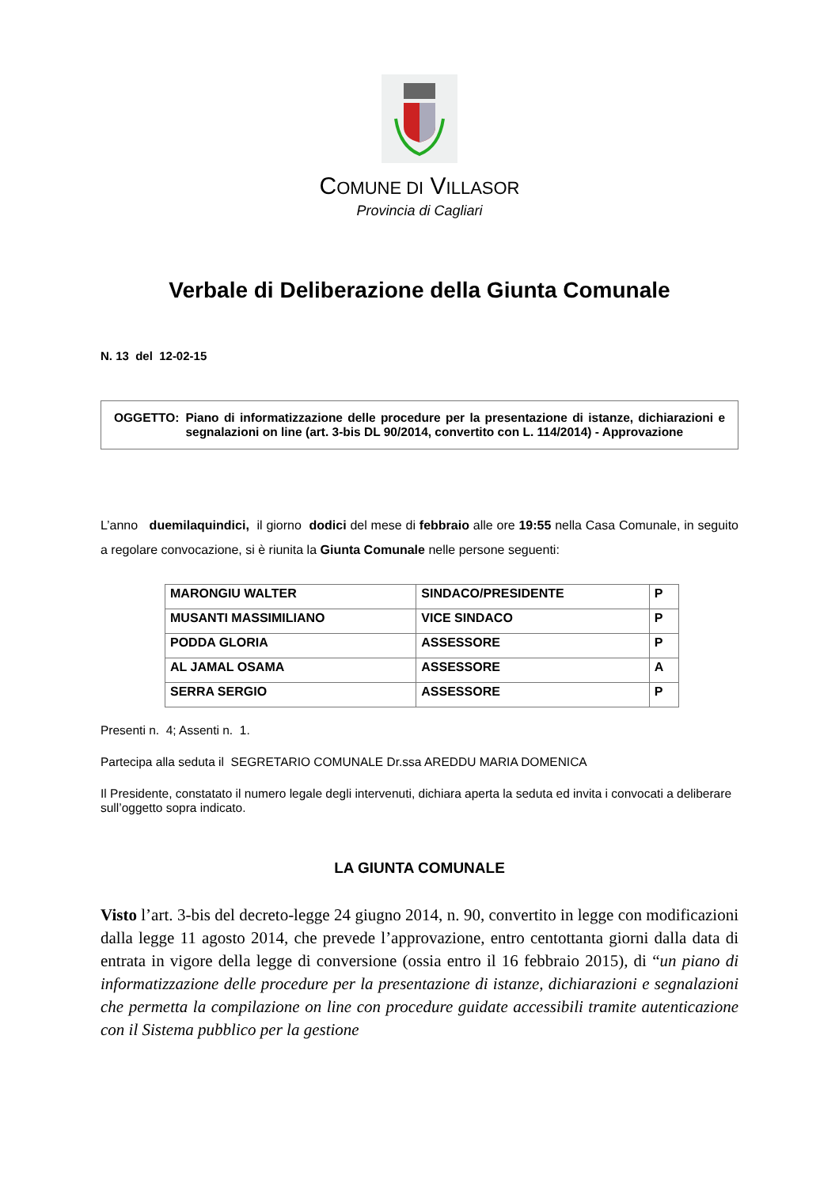COMUNE DI VILLASOR
Provincia di Cagliari
Verbale di Deliberazione della Giunta Comunale
N. 13 del 12-02-15
OGGETTO: Piano di informatizzazione delle procedure per la presentazione di istanze, dichiarazioni e segnalazioni on line (art. 3-bis DL 90/2014, convertito con L. 114/2014) - Approvazione
L’anno duemilaquindici, il giorno dodici del mese di febbraio alle ore 19:55 nella Casa Comunale, in seguito a regolare convocazione, si è riunita la Giunta Comunale nelle persone seguenti:
| MARONGIU WALTER | SINDACO/PRESIDENTE | P |
| MUSANTI MASSIMILIANO | VICE SINDACO | P |
| PODDA GLORIA | ASSESSORE | P |
| AL JAMAL OSAMA | ASSESSORE | A |
| SERRA SERGIO | ASSESSORE | P |
Presenti n. 4; Assenti n. 1.
Partecipa alla seduta il SEGRETARIO COMUNALE Dr.ssa AREDDU MARIA DOMENICA
Il Presidente, constatato il numero legale degli intervenuti, dichiara aperta la seduta ed invita i convocati a deliberare sull’oggetto sopra indicato.
LA GIUNTA COMUNALE
Visto l’art. 3-bis del decreto-legge 24 giugno 2014, n. 90, convertito in legge con modificazioni dalla legge 11 agosto 2014, che prevede l’approvazione, entro centottanta giorni dalla data di entrata in vigore della legge di conversione (ossia entro il 16 febbraio 2015), di “un piano di informatizzazione delle procedure per la presentazione di istanze, dichiarazioni e segnalazioni che permetta la compilazione on line con procedure guidate accessibili tramite autenticazione con il Sistema pubblico per la gestione